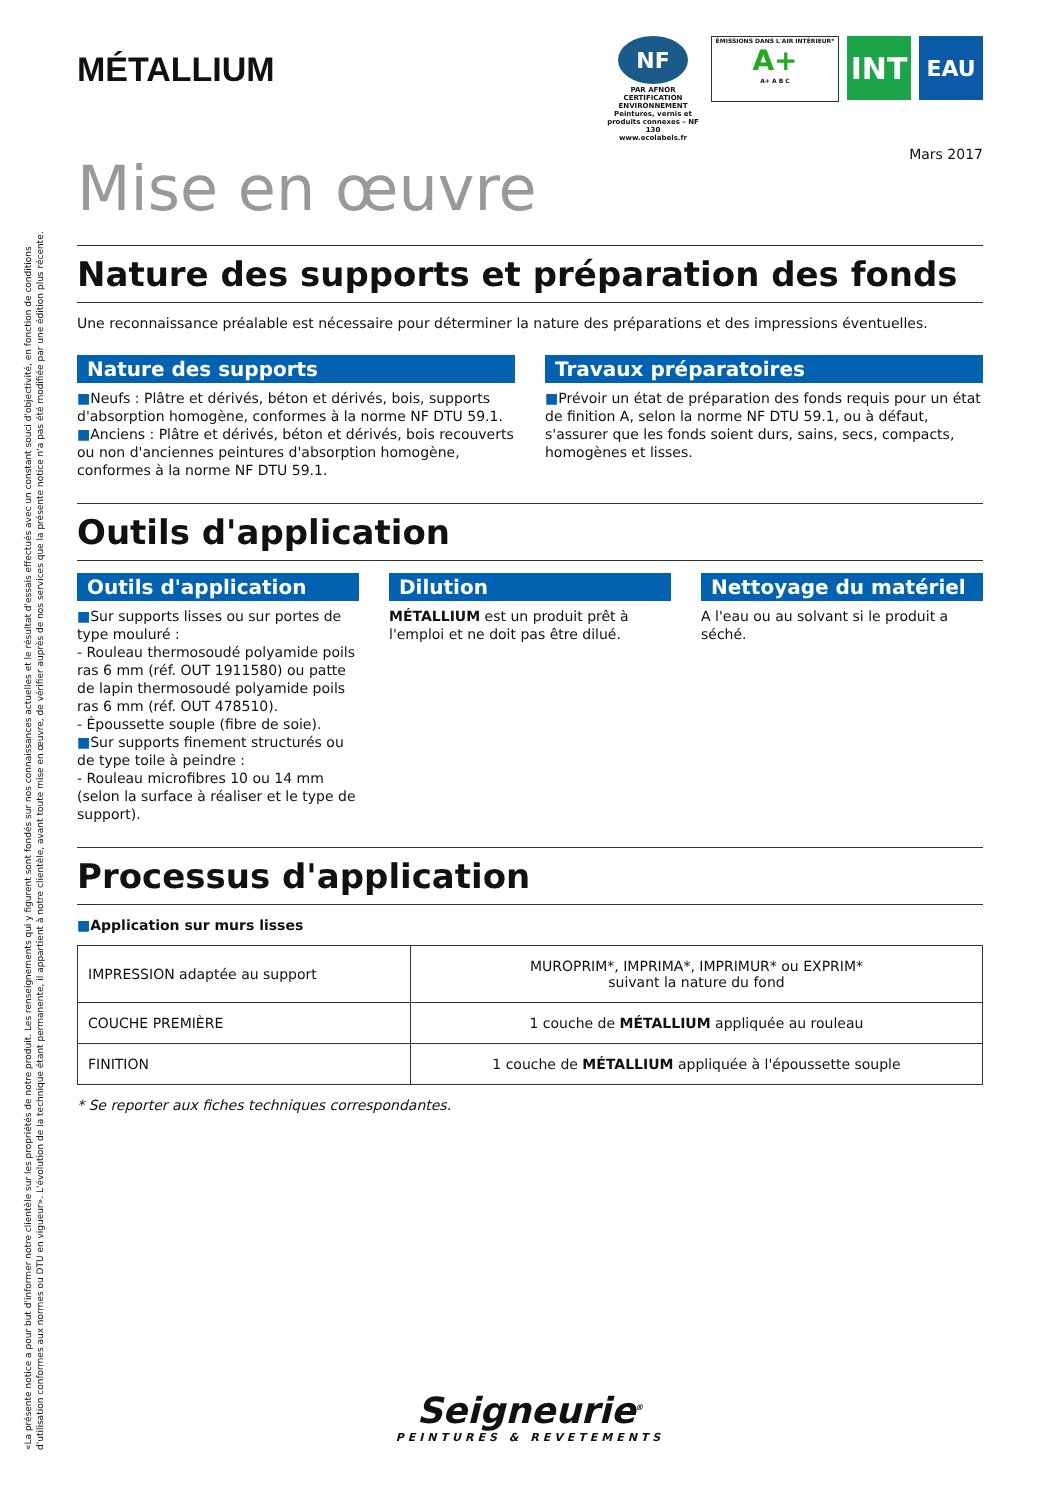«La présente notice a pour but d'informer notre clientèle sur les propriétés de notre produit. Les renseignements qui y figurent sont fondés sur nos connaissances actuelles et le résultat d'essais effectués avec un constant souci d'objectivité, en fonction de conditions d'utilisation conformes aux normes ou DTU en vigueur». L'évolution de la technique étant permanente, il appartient à notre clientèle, avant toute mise en œuvre, de vérifier auprès de nos services que la présente notice n'a pas été modifiée par une édition plus récente.
MÉTALLIUM
NF
PAR AFNOR CERTIFICATION ENVIRONNEMENT
Peintures, vernis et produits connexes – NF 130
www.ecolabels.fr
ÉMISSIONS DANS L'AIR INTÉRIEUR*
A+
A+ A B C
INT
EAU
Mars 2017
Mise en œuvre
Nature des supports et préparation des fonds
Une reconnaissance préalable est nécessaire pour déterminer la nature des préparations et des impressions éventuelles.
Nature des supports
■Neufs : Plâtre et dérivés, béton et dérivés, bois, supports d'absorption homogène, conformes à la norme NF DTU 59.1.
■Anciens : Plâtre et dérivés, béton et dérivés, bois recouverts ou non d'anciennes peintures d'absorption homogène, conformes à la norme NF DTU 59.1.
Travaux préparatoires
■Prévoir un état de préparation des fonds requis pour un état de finition A, selon la norme NF DTU 59.1, ou à défaut, s'assurer que les fonds soient durs, sains, secs, compacts, homogènes et lisses.
Outils d'application
Outils d'application
■Sur supports lisses ou sur portes de type mouluré :
- Rouleau thermosoudé polyamide poils ras 6 mm (réf. OUT 1911580) ou patte de lapin thermosoudé polyamide poils ras 6 mm (réf. OUT 478510).
- Époussette souple (fibre de soie).
■Sur supports finement structurés ou de type toile à peindre :
- Rouleau microfibres 10 ou 14 mm (selon la surface à réaliser et le type de support).
Dilution
MÉTALLIUM est un produit prêt à l'emploi et ne doit pas être dilué.
Nettoyage du matériel
A l'eau ou au solvant si le produit a séché.
Processus d'application
■Application sur murs lisses
| IMPRESSION adaptée au support | MUROPRIM*, IMPRIMA*, IMPRIMUR* ou EXPRIM* suivant la nature du fond |
| COUCHE PREMIÈRE | 1 couche de MÉTALLIUM appliquée au rouleau |
| FINITION | 1 couche de MÉTALLIUM appliquée à l'époussette souple |
* Se reporter aux fiches techniques correspondantes.
Seigneurie<sup>®</sup>
PEINTURES & REVETEMENTS